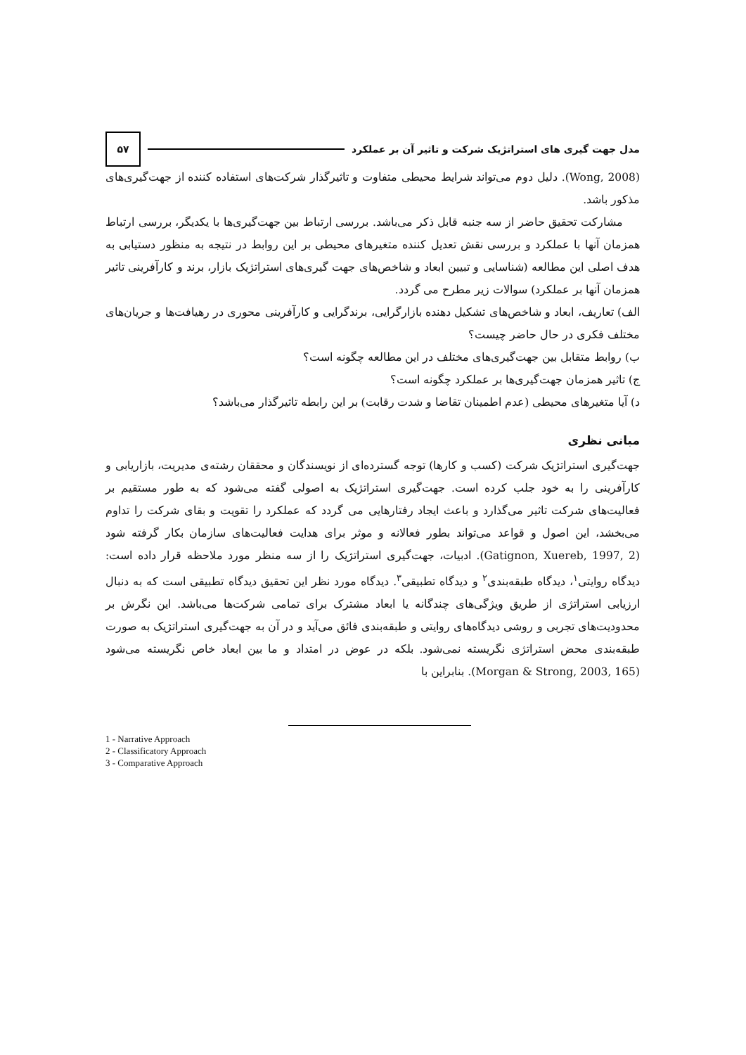مدل جهت گیری های استراتژیک شرکت و تاثیر آن بر عملکرد
۵۷
(Wong, 2008). دلیل دوم می‌تواند شرایط محیطی متفاوت و تاثیرگذار شرکت‌های استفاده کننده از جهت‌گیری‌های مذکور باشد.
مشارکت تحقیق حاضر از سه جنبه قابل ذکر می‌باشد. بررسی ارتباط بین جهت‌گیری‌ها با یکدیگر، بررسی ارتباط همزمان آنها با عملکرد و بررسی نقش تعدیل کننده متغیرهای محیطی بر این روابط در نتیجه به منظور دستیابی به هدف اصلی این مطالعه (شناسایی و تبیین ابعاد و شاخص‌های جهت گیری‌های استراتژیک بازار، برند و کارآفرینی تاثیر همزمان آنها بر عملکرد) سوالات زیر مطرح می گردد.
الف) تعاریف، ابعاد و شاخص‌های تشکیل دهنده بازارگرایی، برندگرایی و کارآفرینی محوری در رهیافت‌ها و جریان‌های مختلف فکری در حال حاضر چیست؟
ب) روابط متقابل بین جهت‌گیری‌های مختلف در این مطالعه چگونه است؟
ج) تاثیر همزمان جهت‌گیری‌ها بر عملکرد چگونه است؟
د) آیا متغیرهای محیطی (عدم اطمینان تقاضا و شدت رقابت) بر این رابطه تاثیرگذار می‌باشد؟
مبانی نظری
جهت‌گیری استراتژیک شرکت (کسب و کارها) توجه گسترده‌ای از نویسندگان و محققان رشته‌ی مدیریت، بازاریابی و کارآفرینی را به خود جلب کرده است. جهت‌گیری استراتژیک به اصولی گفته می‌شود که به طور مستقیم بر فعالیت‌های شرکت تاثیر می‌گذارد و باعث ایجاد رفتارهایی می گردد که عملکرد را تقویت و بقای شرکت را تداوم می‌بخشد، این اصول و قواعد می‌تواند بطور فعالانه و موثر برای هدایت فعالیت‌های سازمان بکار گرفته شود (Gatignon, Xuereb, 1997, 2). ادبیات، جهت‌گیری استراتژیک را از سه منظر مورد ملاحظه قرار داده است: دیدگاه روایتی<sup>۱</sup>، دیدگاه طبقه‌بندی<sup>۲</sup> و دیدگاه تطبیقی<sup>۳</sup>. دیدگاه مورد نظر این تحقیق دیدگاه تطبیقی است که به دنبال ارزیابی استراتژی از طریق ویژگی‌های چندگانه یا ابعاد مشترک برای تمامی شرکت‌ها می‌باشد. این نگرش بر محدودیت‌های تجربی و روشی دیدگاه‌های روایتی و طبقه‌بندی فائق می‌آید و در آن به جهت‌گیری استراتژیک به صورت طبقه‌بندی محض استراتژی نگریسته نمی‌شود. بلکه در عوض در امتداد و ما بین ابعاد خاص نگریسته می‌شود (Morgan & Strong, 2003, 165). بنابراین با
1 - Narrative Approach
2 - Classificatory Approach
3 - Comparative Approach